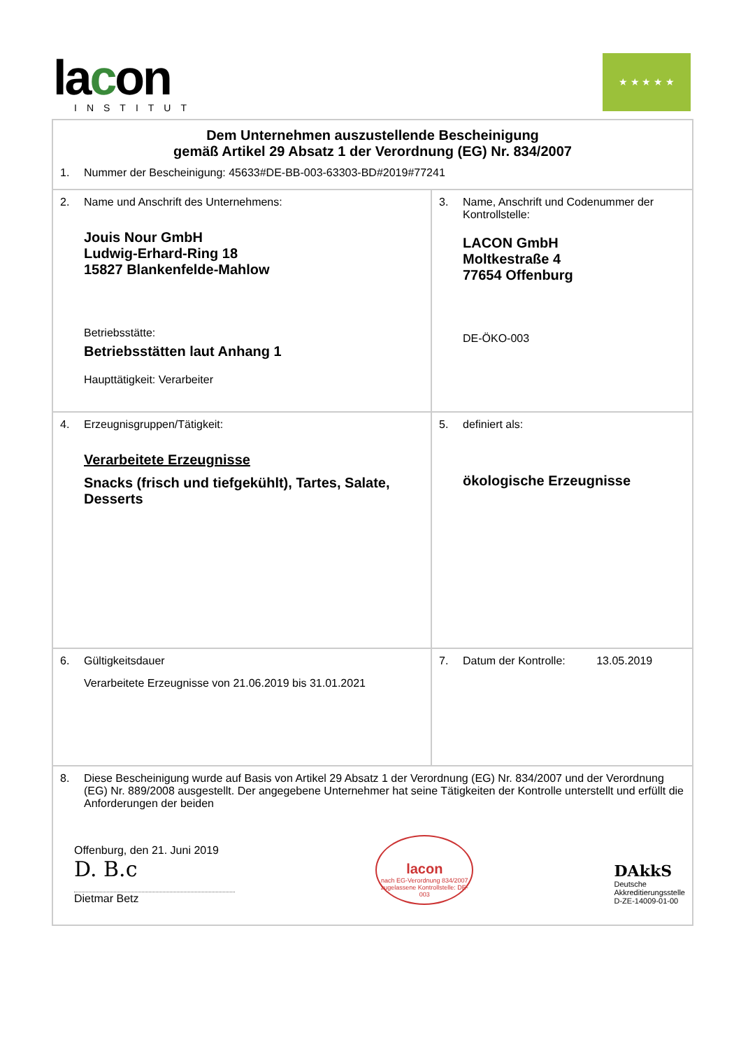lacon
INSTITUT
★ ★ ★ ★ ★
| Dem Unternehmen auszustellende Bescheinigung gemäß Artikel 29 Absatz 1 der Verordnung (EG) Nr. 834/2007 1. Nummer der Bescheinigung: 45633#DE-BB-003-63303-BD#2019#77241 | |
| 2. Name und Anschrift des Unternehmens: Jouis Nour GmbH Ludwig-Erhard-Ring 18 15827 Blankenfelde-Mahlow Betriebsstätte: Betriebsstätten laut Anhang 1 Haupttätigkeit: Verarbeiter | 3. Name, Anschrift und Codenummer der Kontrollstelle: LACON GmbH Moltkestraße 4 77654 Offenburg DE-ÖKO-003 |
| 4. Erzeugnisgruppen/Tätigkeit: Verarbeitete Erzeugnisse Snacks (frisch und tiefgekühlt), Tartes, Salate, Desserts | 5. definiert als: ökologische Erzeugnisse |
| 6. Gültigkeitsdauer Verarbeitete Erzeugnisse von 21.06.2019 bis 31.01.2021 | 7. Datum der Kontrolle: 13.05.2019 |
| 8. Diese Bescheinigung wurde auf Basis von Artikel 29 Absatz 1 der Verordnung (EG) Nr. 834/2007 und der Verordnung (EG) Nr. 889/2008 ausgestellt. Der angegebene Unternehmer hat seine Tätigkeiten der Kontrolle unterstellt und erfüllt die Anforderungen der beiden Offenburg, den 21. Juni 2019 D. B.c Dietmar Betz lacon nach EG-Verordnung 834/2007 zugelassene Kontrollstelle: DE-003 DAkkS Deutsche Akkreditierungsstelle D-ZE-14009-01-00 | |